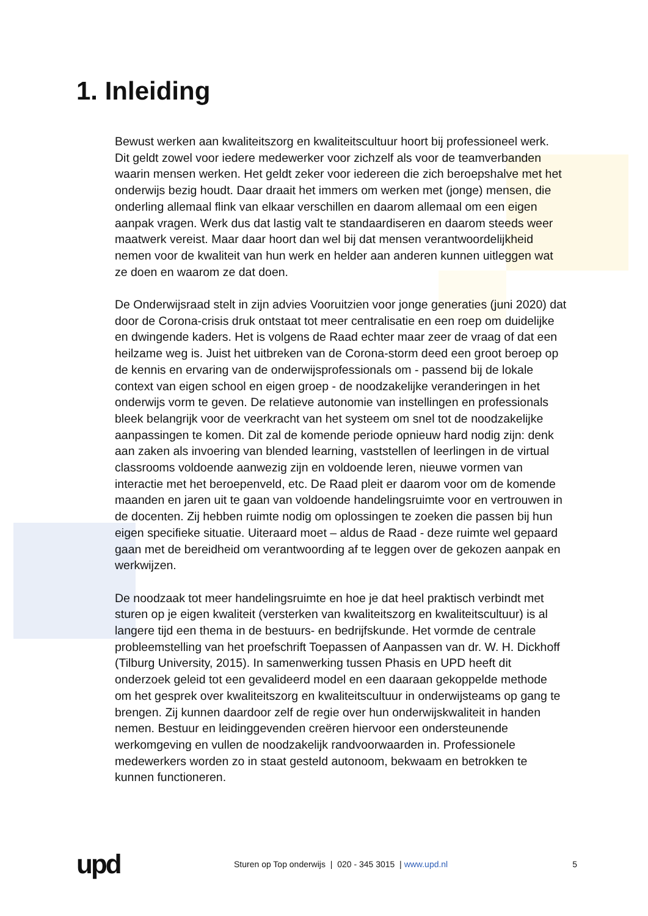1. Inleiding
Bewust werken aan kwaliteitszorg en kwaliteitscultuur hoort bij professioneel werk. Dit geldt zowel voor iedere medewerker voor zichzelf als voor de teamverbanden waarin mensen werken. Het geldt zeker voor iedereen die zich beroepshalve met het onderwijs bezig houdt. Daar draait het immers om werken met (jonge) mensen, die onderling allemaal flink van elkaar verschillen en daarom allemaal om een eigen aanpak vragen. Werk dus dat lastig valt te standaardiseren en daarom steeds weer maatwerk vereist. Maar daar hoort dan wel bij dat mensen verantwoordelijkheid nemen voor de kwaliteit van hun werk en helder aan anderen kunnen uitleggen wat ze doen en waarom ze dat doen.
De Onderwijsraad stelt in zijn advies Vooruitzien voor jonge generaties (juni 2020) dat door de Corona-crisis druk ontstaat tot meer centralisatie en een roep om duidelijke en dwingende kaders. Het is volgens de Raad echter maar zeer de vraag of dat een heilzame weg is. Juist het uitbreken van de Corona-storm deed een groot beroep op de kennis en ervaring van de onderwijsprofessionals om - passend bij de lokale context van eigen school en eigen groep - de noodzakelijke veranderingen in het onderwijs vorm te geven. De relatieve autonomie van instellingen en professionals bleek belangrijk voor de veerkracht van het systeem om snel tot de noodzakelijke aanpassingen te komen. Dit zal de komende periode opnieuw hard nodig zijn: denk aan zaken als invoering van blended learning, vaststellen of leerlingen in de virtual classrooms voldoende aanwezig zijn en voldoende leren, nieuwe vormen van interactie met het beroepenveld, etc. De Raad pleit er daarom voor om de komende maanden en jaren uit te gaan van voldoende handelingsruimte voor en vertrouwen in de docenten. Zij hebben ruimte nodig om oplossingen te zoeken die passen bij hun eigen specifieke situatie. Uiteraard moet – aldus de Raad - deze ruimte wel gepaard gaan met de bereidheid om verantwoording af te leggen over de gekozen aanpak en werkwijzen.
De noodzaak tot meer handelingsruimte en hoe je dat heel praktisch verbindt met sturen op je eigen kwaliteit (versterken van kwaliteitszorg en kwaliteitscultuur) is al langere tijd een thema in de bestuurs- en bedrijfskunde. Het vormde de centrale probleemstelling van het proefschrift Toepassen of Aanpassen van dr. W. H. Dickhoff (Tilburg University, 2015). In samenwerking tussen Phasis en UPD heeft dit onderzoek geleid tot een gevalideerd model en een daaraan gekoppelde methode om het gesprek over kwaliteitszorg en kwaliteitscultuur in onderwijsteams op gang te brengen. Zij kunnen daardoor zelf de regie over hun onderwijskwaliteit in handen nemen. Bestuur en leidinggevenden creëren hiervoor een ondersteunende werkomgeving en vullen de noodzakelijk randvoorwaarden in. Professionele medewerkers worden zo in staat gesteld autonoom, bekwaam en betrokken te kunnen functioneren.
upd
Sturen op Top onderwijs | 020 - 345 3015 | www.upd.nl
5